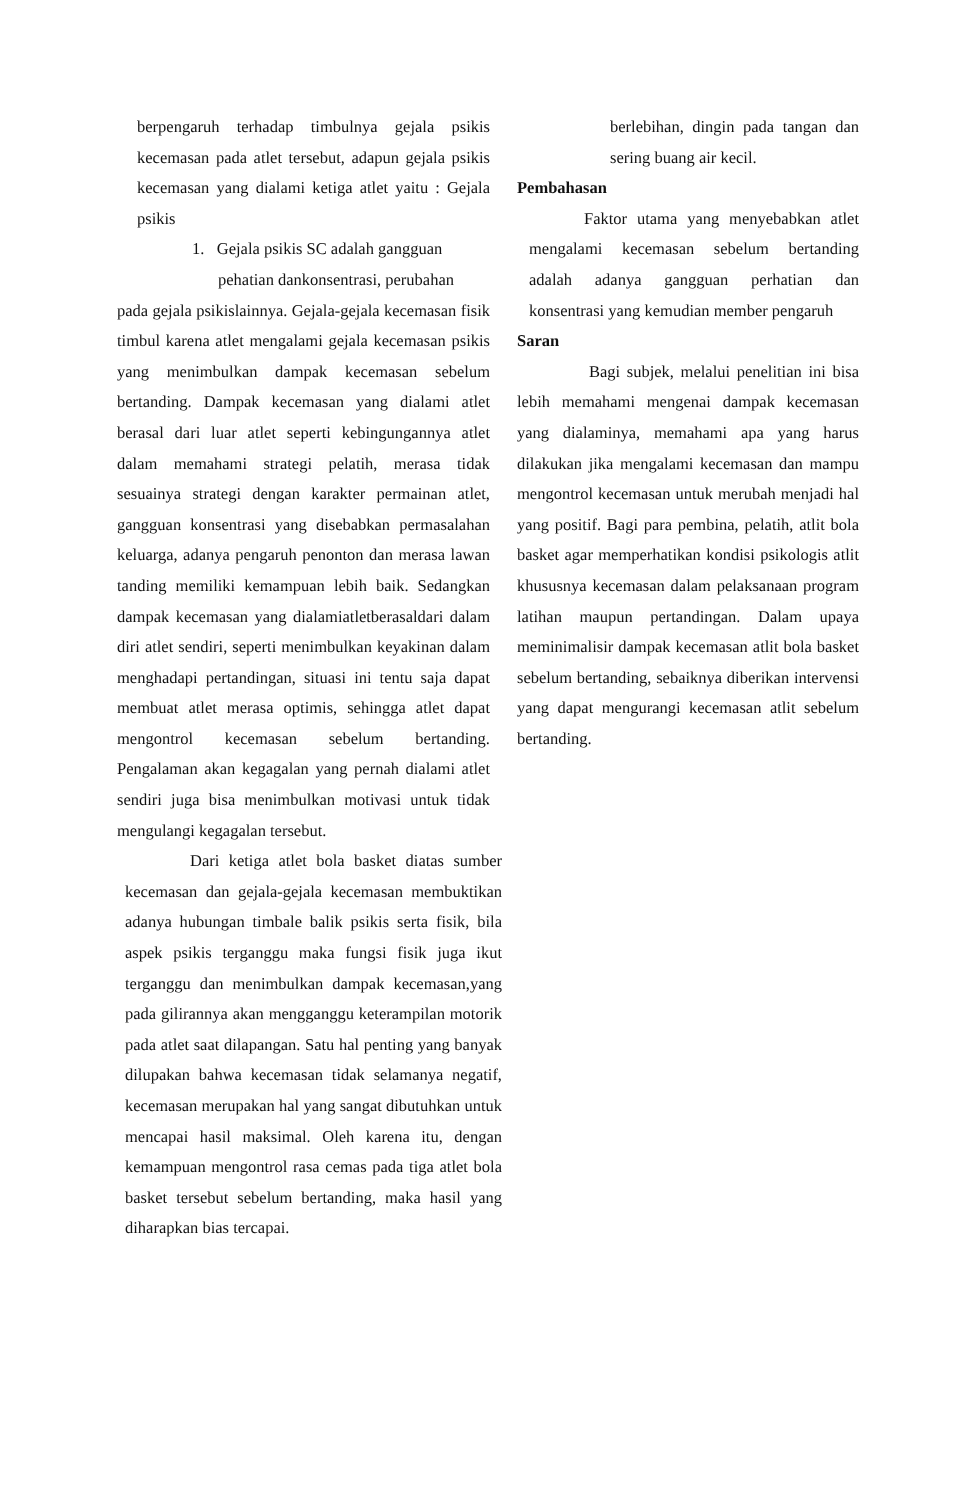berpengaruh terhadap timbulnya gejala psikis kecemasan pada atlet tersebut, adapun gejala psikis kecemasan yang dialami ketiga atlet yaitu : Gejala psikis
1. Gejala psikis SC adalah gangguan
pehatian dankonsentrasi, perubahan
pada gejala psikislainnya. Gejala-gejala kecemasan fisik timbul karena atlet mengalami gejala kecemasan psikis yang menimbulkan dampak kecemasan sebelum bertanding. Dampak kecemasan yang dialami atlet berasal dari luar atlet seperti kebingungannya atlet dalam memahami strategi pelatih, merasa tidak sesuainya strategi dengan karakter permainan atlet, gangguan konsentrasi yang disebabkan permasalahan keluarga, adanya pengaruh penonton dan merasa lawan tanding memiliki kemampuan lebih baik. Sedangkan dampak kecemasan yang dialamiatletberasaldari dalam diri atlet sendiri, seperti menimbulkan keyakinan dalam menghadapi pertandingan, situasi ini tentu saja dapat membuat atlet merasa optimis, sehingga atlet dapat mengontrol kecemasan sebelum bertanding. Pengalaman akan kegagalan yang pernah dialami atlet sendiri juga bisa menimbulkan motivasi untuk tidak mengulangi kegagalan tersebut.
Dari ketiga atlet bola basket diatas sumber kecemasan dan gejala-gejala kecemasan membuktikan adanya hubungan timbale balik psikis serta fisik, bila aspek psikis terganggu maka fungsi fisik juga ikut terganggu dan menimbulkan dampak kecemasan,yang pada gilirannya akan mengganggu keterampilan motorik pada atlet saat dilapangan. Satu hal penting yang banyak dilupakan bahwa kecemasan tidak selamanya negatif, kecemasan merupakan hal yang sangat dibutuhkan untuk mencapai hasil maksimal. Oleh karena itu, dengan kemampuan mengontrol rasa cemas pada tiga atlet bola basket tersebut sebelum bertanding, maka hasil yang diharapkan bias tercapai.
berlebihan, dingin pada tangan dan sering buang air kecil.
Pembahasan
Faktor utama yang menyebabkan atlet mengalami kecemasan sebelum bertanding adalah adanya gangguan perhatian dan konsentrasi yang kemudian member pengaruh
Saran
Bagi subjek, melalui penelitian ini bisa lebih memahami mengenai dampak kecemasan yang dialaminya, memahami apa yang harus dilakukan jika mengalami kecemasan dan mampu mengontrol kecemasan untuk merubah menjadi hal yang positif. Bagi para pembina, pelatih, atlit bola basket agar memperhatikan kondisi psikologis atlit khususnya kecemasan dalam pelaksanaan program latihan maupun pertandingan. Dalam upaya meminimalisir dampak kecemasan atlit bola basket sebelum bertanding, sebaiknya diberikan intervensi yang dapat mengurangi kecemasan atlit sebelum bertanding.